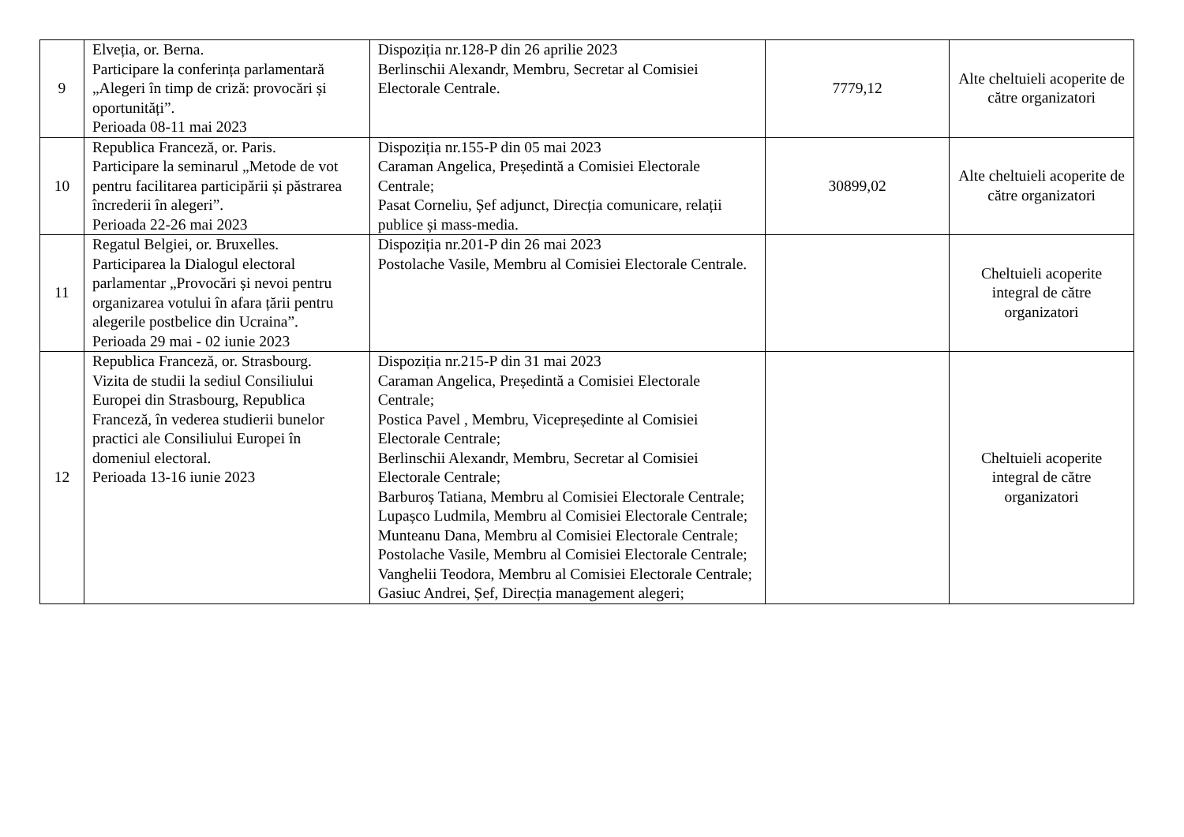| 9 | Elveția, or. Berna. Participare la conferința parlamentară „Alegeri în timp de criză: provocări și oportunități”. Perioada 08-11 mai 2023 | Dispoziția nr.128-P din 26 aprilie 2023 Berlinschii Alexandr, Membru, Secretar al Comisiei Electorale Centrale. | 7779,12 | Alte cheltuieli acoperite de către organizatori |
| 10 | Republica Franceză, or. Paris. Participare la seminarul „Metode de vot pentru facilitarea participării și păstrarea încrederii în alegeri”. Perioada 22-26 mai 2023 | Dispoziția nr.155-P din 05 mai 2023 Caraman Angelica, Președintă a Comisiei Electorale Centrale; Pasat Corneliu, Șef adjunct, Direcția comunicare, relații publice și mass-media. | 30899,02 | Alte cheltuieli acoperite de către organizatori |
| 11 | Regatul Belgiei, or. Bruxelles. Participarea la Dialogul electoral parlamentar „Provocări și nevoi pentru organizarea votului în afara țării pentru alegerile postbelice din Ucraina”. Perioada 29 mai - 02 iunie 2023 | Dispoziția nr.201-P din 26 mai 2023 Postolache Vasile, Membru al Comisiei Electorale Centrale. | | Cheltuieli acoperite integral de către organizatori |
| 12 | Republica Franceză, or. Strasbourg. Vizita de studii la sediul Consiliului Europei din Strasbourg, Republica Franceză, în vederea studierii bunelor practici ale Consiliului Europei în domeniul electoral. Perioada 13-16 iunie 2023 | Dispoziția nr.215-P din 31 mai 2023 Caraman Angelica, Președintă a Comisiei Electorale Centrale; Postica Pavel , Membru, Vicepreședinte al Comisiei Electorale Centrale; Berlinschii Alexandr, Membru, Secretar al Comisiei Electorale Centrale; Barburoș Tatiana, Membru al Comisiei Electorale Centrale; Lupașco Ludmila, Membru al Comisiei Electorale Centrale; Munteanu Dana, Membru al Comisiei Electorale Centrale; Postolache Vasile, Membru al Comisiei Electorale Centrale; Vanghelii Teodora, Membru al Comisiei Electorale Centrale; Gasiuc Andrei, Șef, Direcția management alegeri; | | Cheltuieli acoperite integral de către organizatori |